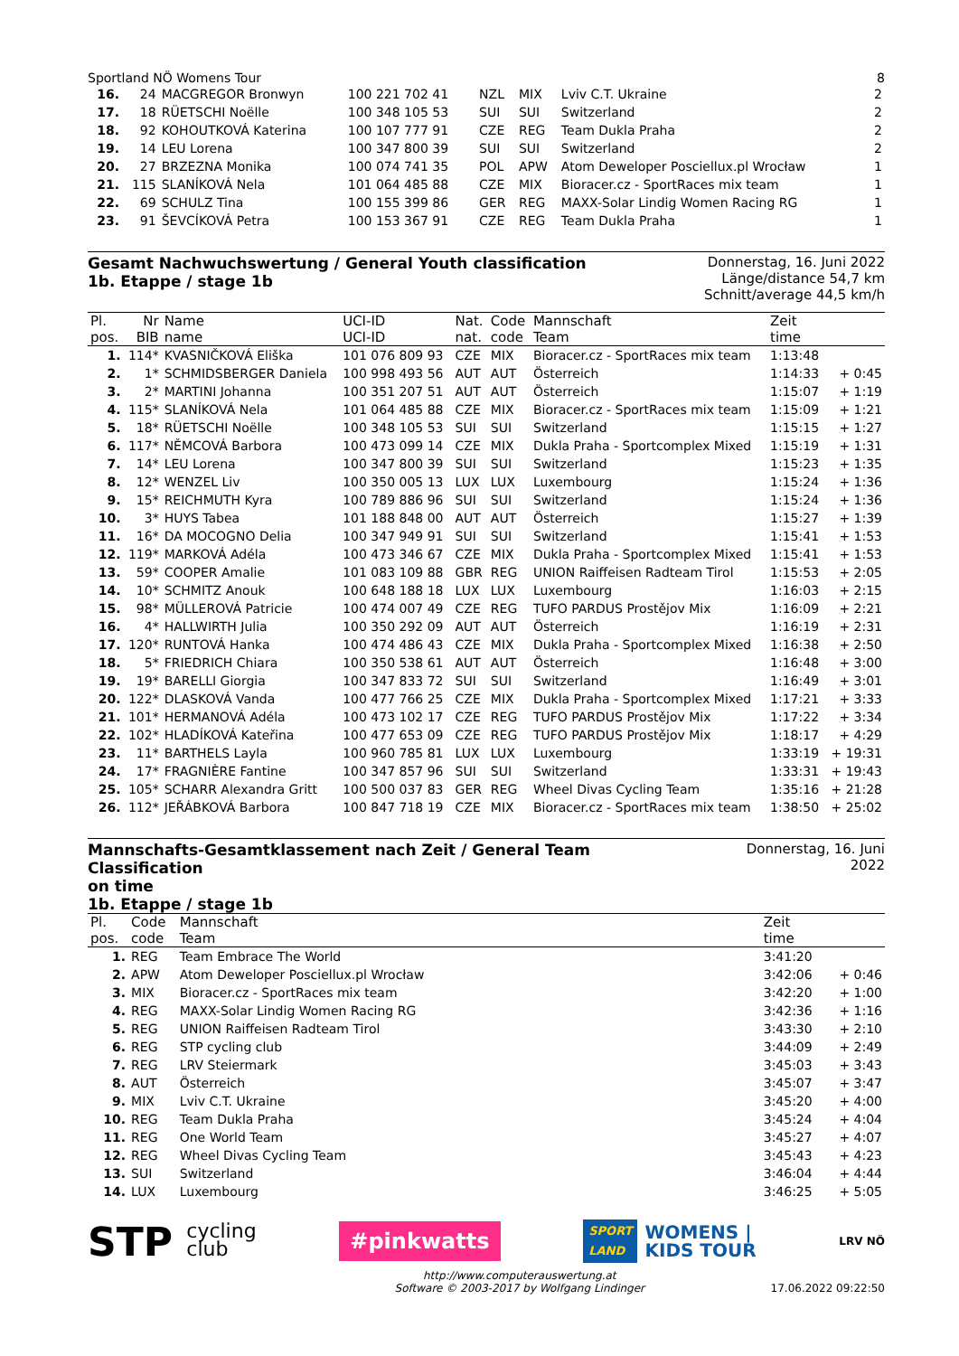Sportland NÖ Womens Tour 8
| 16. | 24 | MACGREGOR Bronwyn | 100 221 702 41 | NZL | MIX | Lviv C.T. Ukraine | 2 |
| 17. | 18 | RÜETSCHI Noëlle | 100 348 105 53 | SUI | SUI | Switzerland | 2 |
| 18. | 92 | KOHOUTKOVÁ Katerina | 100 107 777 91 | CZE | REG | Team Dukla Praha | 2 |
| 19. | 14 | LEU Lorena | 100 347 800 39 | SUI | SUI | Switzerland | 2 |
| 20. | 27 | BRZEZNA Monika | 100 074 741 35 | POL | APW | Atom Deweloper Posciellux.pl Wrocław | 1 |
| 21. | 115 | SLANÍKOVÁ Nela | 101 064 485 88 | CZE | MIX | Bioracer.cz - SportRaces mix team | 1 |
| 22. | 69 | SCHULZ Tina | 100 155 399 86 | GER | REG | MAXX-Solar Lindig Women Racing RG | 1 |
| 23. | 91 | ŠEVCÍKOVÁ Petra | 100 153 367 91 | CZE | REG | Team Dukla Praha | 1 |
Gesamt Nachwuchswertung / General Youth classification
1b. Etappe / stage 1b
Donnerstag, 16. Juni 2022
Länge/distance 54,7 km
Schnitt/average 44,5 km/h
| Pl. | Nr | Name | UCI-ID | Nat. | Code | Mannschaft | Zeit | |
| --- | --- | --- | --- | --- | --- | --- | --- | --- |
| pos. | BIB | name | UCI-ID | nat. | code | Team | time | |
| 1. | 114* | KVASNIČKOVÁ Eliška | 101 076 809 93 | CZE | MIX | Bioracer.cz - SportRaces mix team | 1:13:48 | |
| 2. | 1* | SCHMIDSBERGER Daniela | 100 998 493 56 | AUT | AUT | Österreich | 1:14:33 | + 0:45 |
| 3. | 2* | MARTINI Johanna | 100 351 207 51 | AUT | AUT | Österreich | 1:15:07 | + 1:19 |
| 4. | 115* | SLANÍKOVÁ Nela | 101 064 485 88 | CZE | MIX | Bioracer.cz - SportRaces mix team | 1:15:09 | + 1:21 |
| 5. | 18* | RÜETSCHI Noëlle | 100 348 105 53 | SUI | SUI | Switzerland | 1:15:15 | + 1:27 |
| 6. | 117* | NĚMCOVÁ Barbora | 100 473 099 14 | CZE | MIX | Dukla Praha - Sportcomplex Mixed | 1:15:19 | + 1:31 |
| 7. | 14* | LEU Lorena | 100 347 800 39 | SUI | SUI | Switzerland | 1:15:23 | + 1:35 |
| 8. | 12* | WENZEL Liv | 100 350 005 13 | LUX | LUX | Luxembourg | 1:15:24 | + 1:36 |
| 9. | 15* | REICHMUTH Kyra | 100 789 886 96 | SUI | SUI | Switzerland | 1:15:24 | + 1:36 |
| 10. | 3* | HUYS Tabea | 101 188 848 00 | AUT | AUT | Österreich | 1:15:27 | + 1:39 |
| 11. | 16* | DA MOCOGNO Delia | 100 347 949 91 | SUI | SUI | Switzerland | 1:15:41 | + 1:53 |
| 12. | 119* | MARKOVÁ Adéla | 100 473 346 67 | CZE | MIX | Dukla Praha - Sportcomplex Mixed | 1:15:41 | + 1:53 |
| 13. | 59* | COOPER Amalie | 101 083 109 88 | GBR | REG | UNION Raiffeisen Radteam Tirol | 1:15:53 | + 2:05 |
| 14. | 10* | SCHMITZ Anouk | 100 648 188 18 | LUX | LUX | Luxembourg | 1:16:03 | + 2:15 |
| 15. | 98* | MÜLLEROVÁ Patricie | 100 474 007 49 | CZE | REG | TUFO PARDUS Prostějov Mix | 1:16:09 | + 2:21 |
| 16. | 4* | HALLWIRTH Julia | 100 350 292 09 | AUT | AUT | Österreich | 1:16:19 | + 2:31 |
| 17. | 120* | RUNTOVÁ Hanka | 100 474 486 43 | CZE | MIX | Dukla Praha - Sportcomplex Mixed | 1:16:38 | + 2:50 |
| 18. | 5* | FRIEDRICH Chiara | 100 350 538 61 | AUT | AUT | Österreich | 1:16:48 | + 3:00 |
| 19. | 19* | BARELLI Giorgia | 100 347 833 72 | SUI | SUI | Switzerland | 1:16:49 | + 3:01 |
| 20. | 122* | DLASKOVÁ Vanda | 100 477 766 25 | CZE | MIX | Dukla Praha - Sportcomplex Mixed | 1:17:21 | + 3:33 |
| 21. | 101* | HERMANOVÁ Adéla | 100 473 102 17 | CZE | REG | TUFO PARDUS Prostějov Mix | 1:17:22 | + 3:34 |
| 22. | 102* | HLADÍKOVÁ Kateřina | 100 477 653 09 | CZE | REG | TUFO PARDUS Prostějov Mix | 1:18:17 | + 4:29 |
| 23. | 11* | BARTHELS Layla | 100 960 785 81 | LUX | LUX | Luxembourg | 1:33:19 | + 19:31 |
| 24. | 17* | FRAGNIÈRE Fantine | 100 347 857 96 | SUI | SUI | Switzerland | 1:33:31 | + 19:43 |
| 25. | 105* | SCHARR Alexandra Gritt | 100 500 037 83 | GER | REG | Wheel Divas Cycling Team | 1:35:16 | + 21:28 |
| 26. | 112* | JEŘÁBKOVÁ Barbora | 100 847 718 19 | CZE | MIX | Bioracer.cz - SportRaces mix team | 1:38:50 | + 25:02 |
Mannschafts-Gesamtklassement nach Zeit / General Team Classification
on time
1b. Etappe / stage 1b
Donnerstag, 16. Juni 2022
| Pl. | Code | Mannschaft | Zeit | |
| --- | --- | --- | --- | --- |
| pos. | code | Team | time | |
| 1. | REG | Team Embrace The World | 3:41:20 | |
| 2. | APW | Atom Deweloper Posciellux.pl Wrocław | 3:42:06 | + 0:46 |
| 3. | MIX | Bioracer.cz - SportRaces mix team | 3:42:20 | + 1:00 |
| 4. | REG | MAXX-Solar Lindig Women Racing RG | 3:42:36 | + 1:16 |
| 5. | REG | UNION Raiffeisen Radteam Tirol | 3:43:30 | + 2:10 |
| 6. | REG | STP cycling club | 3:44:09 | + 2:49 |
| 7. | REG | LRV Steiermark | 3:45:03 | + 3:43 |
| 8. | AUT | Österreich | 3:45:07 | + 3:47 |
| 9. | MIX | Lviv C.T. Ukraine | 3:45:20 | + 4:00 |
| 10. | REG | Team Dukla Praha | 3:45:24 | + 4:04 |
| 11. | REG | One World Team | 3:45:27 | + 4:07 |
| 12. | REG | Wheel Divas Cycling Team | 3:45:43 | + 4:23 |
| 13. | SUI | Switzerland | 3:46:04 | + 4:44 |
| 14. | LUX | Luxembourg | 3:46:25 | + 5:05 |
STP cycling
club
#pinkwatts
SPORT
LAND
WOMENS |
KIDS TOUR
LRV NÖ
http://www.computerauswertung.at
Software © 2003-2017 by Wolfgang Lindinger 17.06.2022 09:22:50